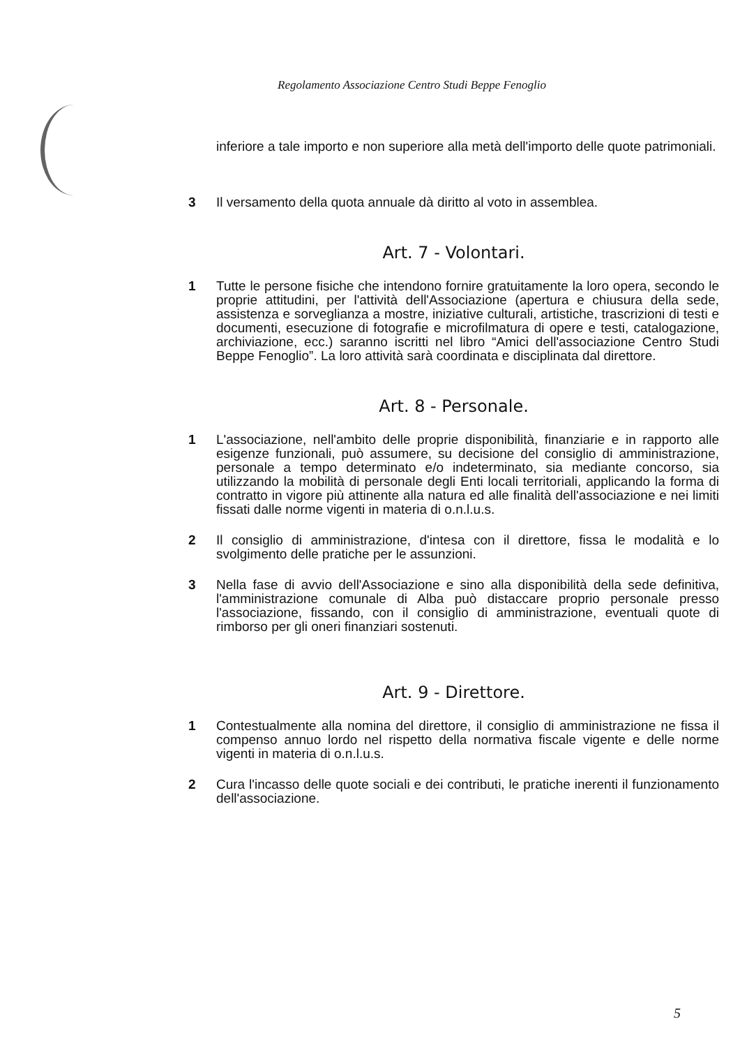Regolamento Associazione Centro Studi Beppe Fenoglio
inferiore a tale importo e non superiore alla metà dell'importo delle quote patrimoniali.
3 Il versamento della quota annuale dà diritto al voto in assemblea.
Art. 7 - Volontari.
1 Tutte le persone fisiche che intendono fornire gratuitamente la loro opera, secondo le proprie attitudini, per l'attività dell'Associazione (apertura e chiusura della sede, assistenza e sorveglianza a mostre, iniziative culturali, artistiche, trascrizioni di testi e documenti, esecuzione di fotografie e microfilmatura di opere e testi, catalogazione, archiviazione, ecc.) saranno iscritti nel libro “Amici dell'associazione Centro Studi Beppe Fenoglio”. La loro attività sarà coordinata e disciplinata dal direttore.
Art. 8 - Personale.
1 L'associazione, nell'ambito delle proprie disponibilità, finanziarie e in rapporto alle esigenze funzionali, può assumere, su decisione del consiglio di amministrazione, personale a tempo determinato e/o indeterminato, sia mediante concorso, sia utilizzando la mobilità di personale degli Enti locali territoriali, applicando la forma di contratto in vigore più attinente alla natura ed alle finalità dell'associazione e nei limiti fissati dalle norme vigenti in materia di o.n.l.u.s.
2 Il consiglio di amministrazione, d'intesa con il direttore, fissa le modalità e lo svolgimento delle pratiche per le assunzioni.
3 Nella fase di avvio dell'Associazione e sino alla disponibilità della sede definitiva, l'amministrazione comunale di Alba può distaccare proprio personale presso l'associazione, fissando, con il consiglio di amministrazione, eventuali quote di rimborso per gli oneri finanziari sostenuti.
Art. 9 - Direttore.
1 Contestualmente alla nomina del direttore, il consiglio di amministrazione ne fissa il compenso annuo lordo nel rispetto della normativa fiscale vigente e delle norme vigenti in materia di o.n.l.u.s.
2 Cura l'incasso delle quote sociali e dei contributi, le pratiche inerenti il funzionamento dell'associazione.
5